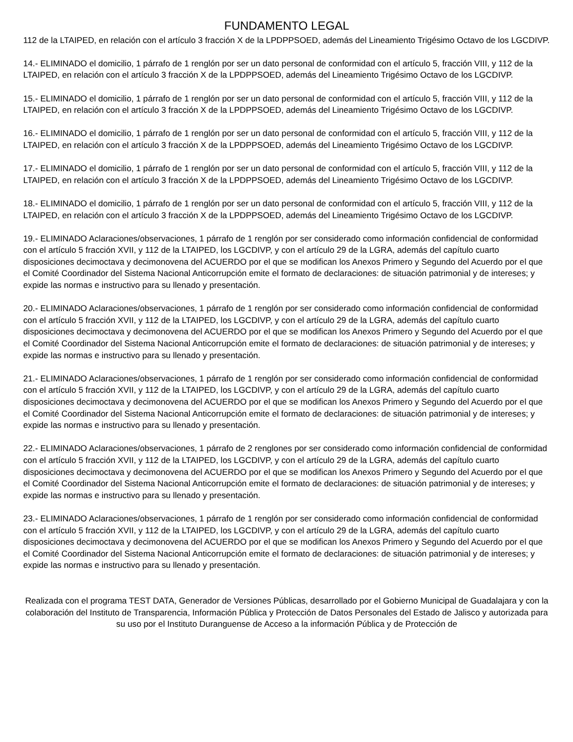FUNDAMENTO LEGAL
112 de la LTAIPED, en relación con el artículo 3 fracción X de la LPDPPSOED, además del Lineamiento Trigésimo Octavo de los LGCDIVP.
14.- ELIMINADO el domicilio, 1 párrafo de 1 renglón por ser un dato personal de conformidad con el artículo 5, fracción VIII, y 112 de la LTAIPED, en relación con el artículo 3 fracción X de la LPDPPSOED, además del Lineamiento Trigésimo Octavo de los LGCDIVP.
15.- ELIMINADO el domicilio, 1 párrafo de 1 renglón por ser un dato personal de conformidad con el artículo 5, fracción VIII, y 112 de la LTAIPED, en relación con el artículo 3 fracción X de la LPDPPSOED, además del Lineamiento Trigésimo Octavo de los LGCDIVP.
16.- ELIMINADO el domicilio, 1 párrafo de 1 renglón por ser un dato personal de conformidad con el artículo 5, fracción VIII, y 112 de la LTAIPED, en relación con el artículo 3 fracción X de la LPDPPSOED, además del Lineamiento Trigésimo Octavo de los LGCDIVP.
17.- ELIMINADO el domicilio, 1 párrafo de 1 renglón por ser un dato personal de conformidad con el artículo 5, fracción VIII, y 112 de la LTAIPED, en relación con el artículo 3 fracción X de la LPDPPSOED, además del Lineamiento Trigésimo Octavo de los LGCDIVP.
18.- ELIMINADO el domicilio, 1 párrafo de 1 renglón por ser un dato personal de conformidad con el artículo 5, fracción VIII, y 112 de la LTAIPED, en relación con el artículo 3 fracción X de la LPDPPSOED, además del Lineamiento Trigésimo Octavo de los LGCDIVP.
19.- ELIMINADO Aclaraciones/observaciones, 1 párrafo de 1 renglón por ser considerado como información confidencial de conformidad con el artículo 5 fracción XVII, y 112 de la LTAIPED, los LGCDIVP, y con el artículo 29 de la LGRA, además del capítulo cuarto disposiciones decimoctava y decimonovena del ACUERDO por el que se modifican los Anexos Primero y Segundo del Acuerdo por el que el Comité Coordinador del Sistema Nacional Anticorrupción emite el formato de declaraciones: de situación patrimonial y de intereses; y expide las normas e instructivo para su llenado y presentación.
20.- ELIMINADO Aclaraciones/observaciones, 1 párrafo de 1 renglón por ser considerado como información confidencial de conformidad con el artículo 5 fracción XVII, y 112 de la LTAIPED, los LGCDIVP, y con el artículo 29 de la LGRA, además del capítulo cuarto disposiciones decimoctava y decimonovena del ACUERDO por el que se modifican los Anexos Primero y Segundo del Acuerdo por el que el Comité Coordinador del Sistema Nacional Anticorrupción emite el formato de declaraciones: de situación patrimonial y de intereses; y expide las normas e instructivo para su llenado y presentación.
21.- ELIMINADO Aclaraciones/observaciones, 1 párrafo de 1 renglón por ser considerado como información confidencial de conformidad con el artículo 5 fracción XVII, y 112 de la LTAIPED, los LGCDIVP, y con el artículo 29 de la LGRA, además del capítulo cuarto disposiciones decimoctava y decimonovena del ACUERDO por el que se modifican los Anexos Primero y Segundo del Acuerdo por el que el Comité Coordinador del Sistema Nacional Anticorrupción emite el formato de declaraciones: de situación patrimonial y de intereses; y expide las normas e instructivo para su llenado y presentación.
22.- ELIMINADO Aclaraciones/observaciones, 1 párrafo de 2 renglones por ser considerado como información confidencial de conformidad con el artículo 5 fracción XVII, y 112 de la LTAIPED, los LGCDIVP, y con el artículo 29 de la LGRA, además del capítulo cuarto disposiciones decimoctava y decimonovena del ACUERDO por el que se modifican los Anexos Primero y Segundo del Acuerdo por el que el Comité Coordinador del Sistema Nacional Anticorrupción emite el formato de declaraciones: de situación patrimonial y de intereses; y expide las normas e instructivo para su llenado y presentación.
23.- ELIMINADO Aclaraciones/observaciones, 1 párrafo de 1 renglón por ser considerado como información confidencial de conformidad con el artículo 5 fracción XVII, y 112 de la LTAIPED, los LGCDIVP, y con el artículo 29 de la LGRA, además del capítulo cuarto disposiciones decimoctava y decimonovena del ACUERDO por el que se modifican los Anexos Primero y Segundo del Acuerdo por el que el Comité Coordinador del Sistema Nacional Anticorrupción emite el formato de declaraciones: de situación patrimonial y de intereses; y expide las normas e instructivo para su llenado y presentación.
Realizada con el programa TEST DATA, Generador de Versiones Públicas, desarrollado por el Gobierno Municipal de Guadalajara y con la colaboración del Instituto de Transparencia, Información Pública y Protección de Datos Personales del Estado de Jalisco y autorizada para su uso por el Instituto Duranguense de Acceso a la información Pública y de Protección de